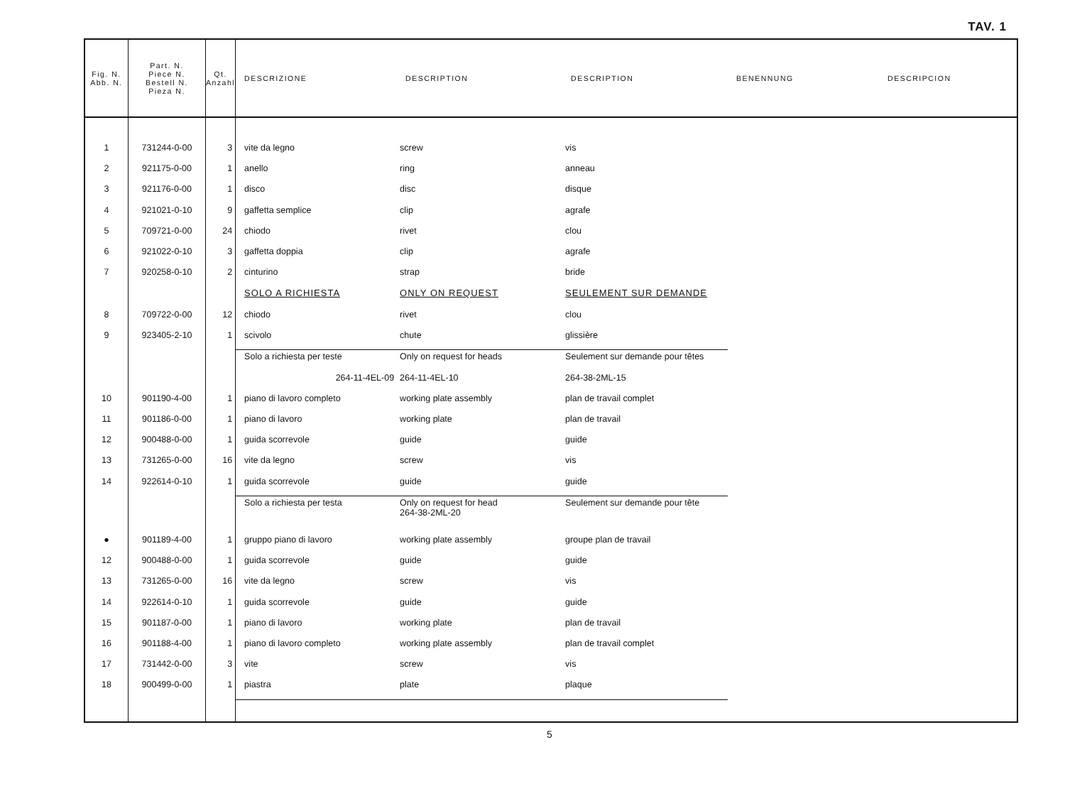TAV. 1
| Fig. N. Abb. N. | Part. N. Piece N. Bestell N. Pieza N. | Qt. Anzahl | DESCRIZIONE | DESCRIPTION | DESCRIPTION | BENENNUNG | DESCRIPCION |
| --- | --- | --- | --- | --- | --- | --- | --- |
| 1 | 731244-0-00 | 3 | vite da legno | screw | vis | | |
| 2 | 921175-0-00 | 1 | anello | ring | anneau | | |
| 3 | 921176-0-00 | 1 | disco | disc | disque | | |
| 4 | 921021-0-10 | 9 | gaffetta semplice | clip | agrafe | | |
| 5 | 709721-0-00 | 24 | chiodo | rivet | clou | | |
| 6 | 921022-0-10 | 3 | gaffetta doppia | clip | agrafe | | |
| 7 | 920258-0-10 | 2 | cinturino | strap | bride | | |
| | | | SOLO A RICHIESTA | ONLY ON REQUEST | SEULEMENT SUR DEMANDE | | |
| 8 | 709722-0-00 | 12 | chiodo | rivet | clou | | |
| 9 | 923405-2-10 | 1 | scivolo | chute | glissière | | |
| | | | Solo a richiesta per teste | Only on request for heads | Seulement sur demande pour têtes | | |
| | | | 264-11-4EL-09 | 264-11-4EL-10 | 264-38-2ML-15 | | |
| 10 | 901190-4-00 | 1 | piano di lavoro completo | working plate assembly | plan de travail complet | | |
| 11 | 901186-0-00 | 1 | piano di lavoro | working plate | plan de travail | | |
| 12 | 900488-0-00 | 1 | guida scorrevole | guide | guide | | |
| 13 | 731265-0-00 | 16 | vite da legno | screw | vis | | |
| 14 | 922614-0-10 | 1 | guida scorrevole | guide | guide | | |
| | | | Solo a richiesta per testa | Only on request for head 264-38-2ML-20 | Seulement sur demande pour tête | | |
| ● | 901189-4-00 | 1 | gruppo piano di lavoro | working plate assembly | groupe plan de travail | | |
| 12 | 900488-0-00 | 1 | guida scorrevole | guide | guide | | |
| 13 | 731265-0-00 | 16 | vite da legno | screw | vis | | |
| 14 | 922614-0-10 | 1 | guida scorrevole | guide | guide | | |
| 15 | 901187-0-00 | 1 | piano di lavoro | working plate | plan de travail | | |
| 16 | 901188-4-00 | 1 | piano di lavoro completo | working plate assembly | plan de travail complet | | |
| 17 | 731442-0-00 | 3 | vite | screw | vis | | |
| 18 | 900499-0-00 | 1 | piastra | plate | plaque | | |
5